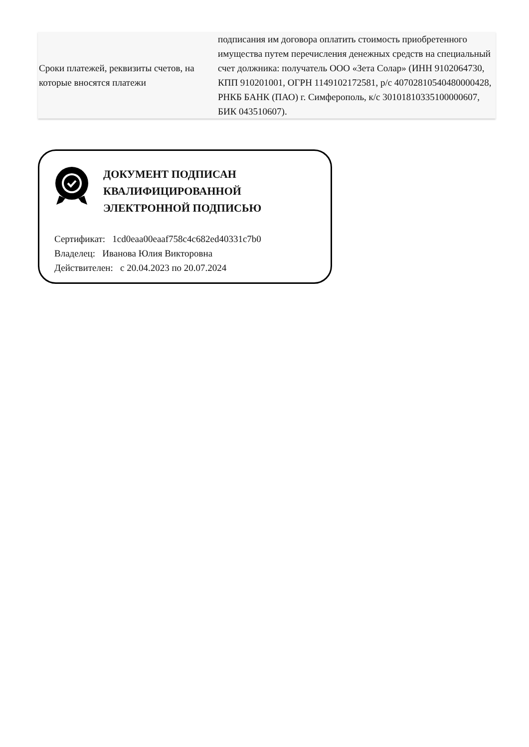| Сроки платежей, реквизиты счетов, на которые вносятся платежи | подписания им договора оплатить стоимость приобретенного имущества путем перечисления денежных средств на специальный счет должника: получатель ООО «Зета Солар» (ИНН 9102064730, КПП 910201001, ОГРН 1149102172581, р/с 40702810540480000428, РНКБ БАНК (ПАО) г. Симферополь, к/с 30101810335100000607, БИК 043510607). |
ДОКУМЕНТ ПОДПИСАН
КВАЛИФИЦИРОВАННОЙ
ЭЛЕКТРОННОЙ ПОДПИСЬЮ
Сертификат: 1cd0eaa00eaaf758c4c682ed40331c7b0
Владелец: Иванова Юлия Викторовна
Действителен: с 20.04.2023 по 20.07.2024